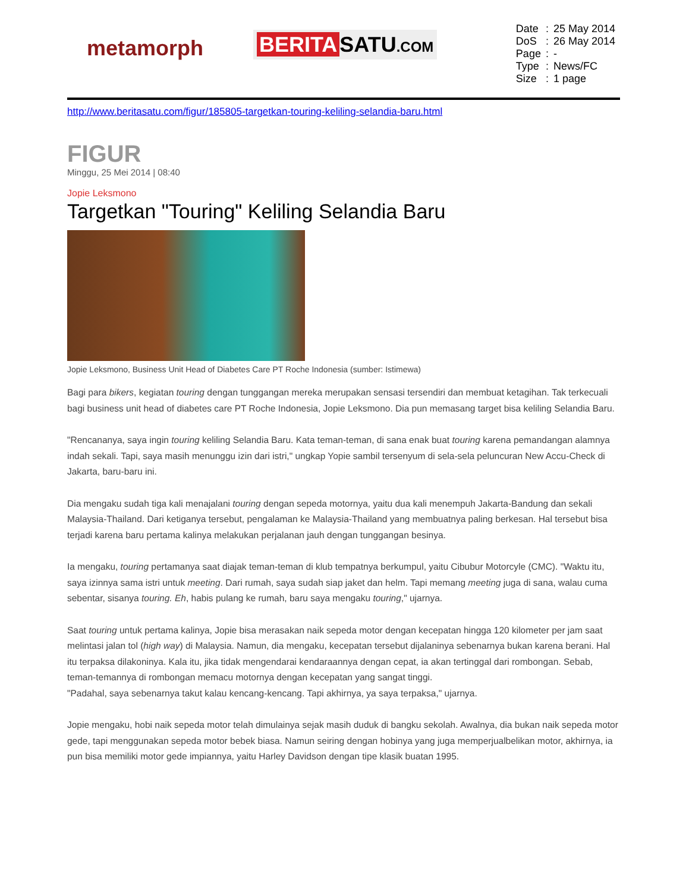metamorph
BERITA SATU.COM
| Date | : | 25 May 2014 |
| DoS | : | 26 May 2014 |
| Page | : | - |
| Type | : | News/FC |
| Size | : | 1 page |
http://www.beritasatu.com/figur/185805-targetkan-touring-keliling-selandia-baru.html
FIGUR
Minggu, 25 Mei 2014 | 08:40
Jopie Leksmono
Targetkan "Touring" Keliling Selandia Baru
Jopie Leksmono, Business Unit Head of Diabetes Care PT Roche Indonesia (sumber: Istimewa)
Bagi para bikers, kegiatan touring dengan tunggangan mereka merupakan sensasi tersendiri dan membuat ketagihan. Tak terkecuali bagi business unit head of diabetes care PT Roche Indonesia, Jopie Leksmono. Dia pun memasang target bisa keliling Selandia Baru.
"Rencananya, saya ingin touring keliling Selandia Baru. Kata teman-teman, di sana enak buat touring karena pemandangan alamnya indah sekali. Tapi, saya masih menunggu izin dari istri," ungkap Yopie sambil tersenyum di sela-sela peluncuran New Accu-Check di Jakarta, baru-baru ini.
Dia mengaku sudah tiga kali menajalani touring dengan sepeda motornya, yaitu dua kali menempuh Jakarta-Bandung dan sekali Malaysia-Thailand. Dari ketiganya tersebut, pengalaman ke Malaysia-Thailand yang membuatnya paling berkesan. Hal tersebut bisa terjadi karena baru pertama kalinya melakukan perjalanan jauh dengan tunggangan besinya.
Ia mengaku, touring pertamanya saat diajak teman-teman di klub tempatnya berkumpul, yaitu Cibubur Motorcyle (CMC). "Waktu itu, saya izinnya sama istri untuk meeting. Dari rumah, saya sudah siap jaket dan helm. Tapi memang meeting juga di sana, walau cuma sebentar, sisanya touring. Eh, habis pulang ke rumah, baru saya mengaku touring," ujarnya.
Saat touring untuk pertama kalinya, Jopie bisa merasakan naik sepeda motor dengan kecepatan hingga 120 kilometer per jam saat melintasi jalan tol (high way) di Malaysia. Namun, dia mengaku, kecepatan tersebut dijalaninya sebenarnya bukan karena berani. Hal itu terpaksa dilakoninya. Kala itu, jika tidak mengendarai kendaraannya dengan cepat, ia akan tertinggal dari rombongan. Sebab, teman-temannya di rombongan memacu motornya dengan kecepatan yang sangat tinggi.
"Padahal, saya sebenarnya takut kalau kencang-kencang. Tapi akhirnya, ya saya terpaksa," ujarnya.
Jopie mengaku, hobi naik sepeda motor telah dimulainya sejak masih duduk di bangku sekolah. Awalnya, dia bukan naik sepeda motor gede, tapi menggunakan sepeda motor bebek biasa. Namun seiring dengan hobinya yang juga memperjualbelikan motor, akhirnya, ia pun bisa memiliki motor gede impiannya, yaitu Harley Davidson dengan tipe klasik buatan 1995.